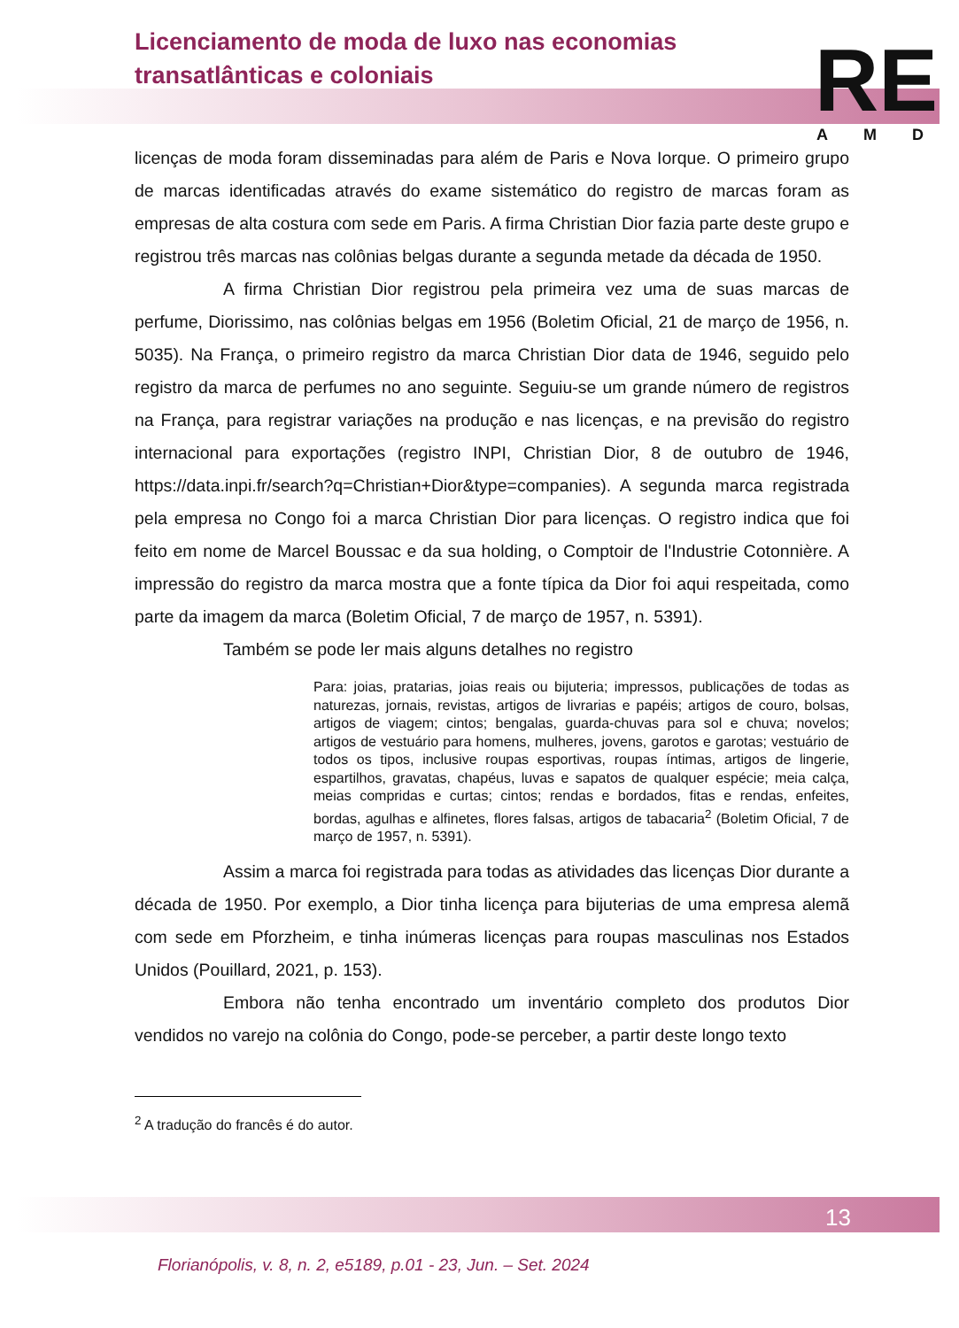Licenciamento de moda de luxo nas economias
transatlânticas e coloniais
RE AMD
licenças de moda foram disseminadas para além de Paris e Nova Iorque. O primeiro grupo de marcas identificadas através do exame sistemático do registro de marcas foram as empresas de alta costura com sede em Paris. A firma Christian Dior fazia parte deste grupo e registrou três marcas nas colônias belgas durante a segunda metade da década de 1950.
A firma Christian Dior registrou pela primeira vez uma de suas marcas de perfume, Diorissimo, nas colônias belgas em 1956 (Boletim Oficial, 21 de março de 1956, n. 5035). Na França, o primeiro registro da marca Christian Dior data de 1946, seguido pelo registro da marca de perfumes no ano seguinte. Seguiu-se um grande número de registros na França, para registrar variações na produção e nas licenças, e na previsão do registro internacional para exportações (registro INPI, Christian Dior, 8 de outubro de 1946, https://data.inpi.fr/search?q=Christian+Dior&type=companies). A segunda marca registrada pela empresa no Congo foi a marca Christian Dior para licenças. O registro indica que foi feito em nome de Marcel Boussac e da sua holding, o Comptoir de l'Industrie Cotonnière. A impressão do registro da marca mostra que a fonte típica da Dior foi aqui respeitada, como parte da imagem da marca (Boletim Oficial, 7 de março de 1957, n. 5391).
Também se pode ler mais alguns detalhes no registro
Para: joias, pratarias, joias reais ou bijuteria; impressos, publicações de todas as naturezas, jornais, revistas, artigos de livrarias e papéis; artigos de couro, bolsas, artigos de viagem; cintos; bengalas, guarda-chuvas para sol e chuva; novelos; artigos de vestuário para homens, mulheres, jovens, garotos e garotas; vestuário de todos os tipos, inclusive roupas esportivas, roupas íntimas, artigos de lingerie, espartilhos, gravatas, chapéus, luvas e sapatos de qualquer espécie; meia calça, meias compridas e curtas; cintos; rendas e bordados, fitas e rendas, enfeites, bordas, agulhas e alfinetes, flores falsas, artigos de tabacaria<sup>2</sup> (Boletim Oficial, 7 de março de 1957, n. 5391).
Assim a marca foi registrada para todas as atividades das licenças Dior durante a década de 1950. Por exemplo, a Dior tinha licença para bijuterias de uma empresa alemã com sede em Pforzheim, e tinha inúmeras licenças para roupas masculinas nos Estados Unidos (Pouillard, 2021, p. 153).
Embora não tenha encontrado um inventário completo dos produtos Dior vendidos no varejo na colônia do Congo, pode-se perceber, a partir deste longo texto
<sup>2</sup> A tradução do francês é do autor.
13
Florianópolis, v. 8, n. 2, e5189, p.01 - 23, Jun. – Set. 2024